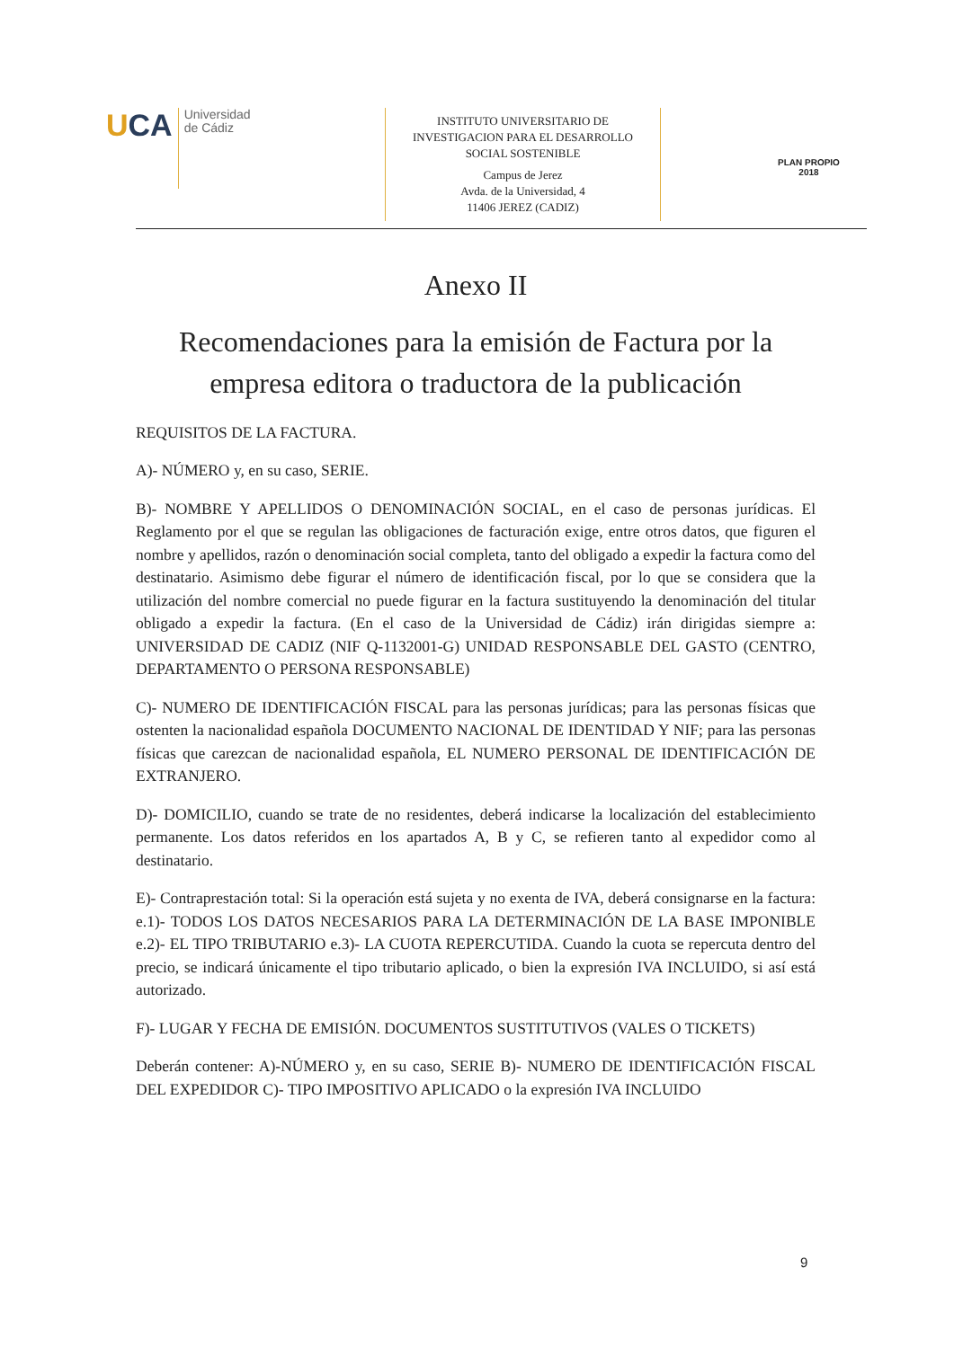UCA
Universidad
de Cádiz
INSTITUTO UNIVERSITARIO DE
INVESTIGACION PARA EL DESARROLLO
SOCIAL SOSTENIBLE
Campus de Jerez
Avda. de la Universidad, 4
11406 JEREZ (CADIZ)
PLAN PROPIO
2018
Anexo II
Recomendaciones para la emisión de Factura por la empresa editora o traductora de la publicación
REQUISITOS DE LA FACTURA.
A)- NÚMERO y, en su caso, SERIE.
B)- NOMBRE Y APELLIDOS O DENOMINACIÓN SOCIAL, en el caso de personas jurídicas. El Reglamento por el que se regulan las obligaciones de facturación exige, entre otros datos, que figuren el nombre y apellidos, razón o denominación social completa, tanto del obligado a expedir la factura como del destinatario. Asimismo debe figurar el número de identificación fiscal, por lo que se considera que la utilización del nombre comercial no puede figurar en la factura sustituyendo la denominación del titular obligado a expedir la factura. (En el caso de la Universidad de Cádiz) irán dirigidas siempre a: UNIVERSIDAD DE CADIZ (NIF Q-1132001-G) UNIDAD RESPONSABLE DEL GASTO (CENTRO, DEPARTAMENTO O PERSONA RESPONSABLE)
C)- NUMERO DE IDENTIFICACIÓN FISCAL para las personas jurídicas; para las personas físicas que ostenten la nacionalidad española DOCUMENTO NACIONAL DE IDENTIDAD Y NIF; para las personas físicas que carezcan de nacionalidad española, EL NUMERO PERSONAL DE IDENTIFICACIÓN DE EXTRANJERO.
D)- DOMICILIO, cuando se trate de no residentes, deberá indicarse la localización del establecimiento permanente. Los datos referidos en los apartados A, B y C, se refieren tanto al expedidor como al destinatario.
E)- Contraprestación total: Si la operación está sujeta y no exenta de IVA, deberá consignarse en la factura: e.1)- TODOS LOS DATOS NECESARIOS PARA LA DETERMINACIÓN DE LA BASE IMPONIBLE e.2)- EL TIPO TRIBUTARIO e.3)- LA CUOTA REPERCUTIDA. Cuando la cuota se repercuta dentro del precio, se indicará únicamente el tipo tributario aplicado, o bien la expresión IVA INCLUIDO, si así está autorizado.
F)- LUGAR Y FECHA DE EMISIÓN. DOCUMENTOS SUSTITUTIVOS (VALES O TICKETS)
Deberán contener: A)-NÚMERO y, en su caso, SERIE B)- NUMERO DE IDENTIFICACIÓN FISCAL DEL EXPEDIDOR C)- TIPO IMPOSITIVO APLICADO o la expresión IVA INCLUIDO
9